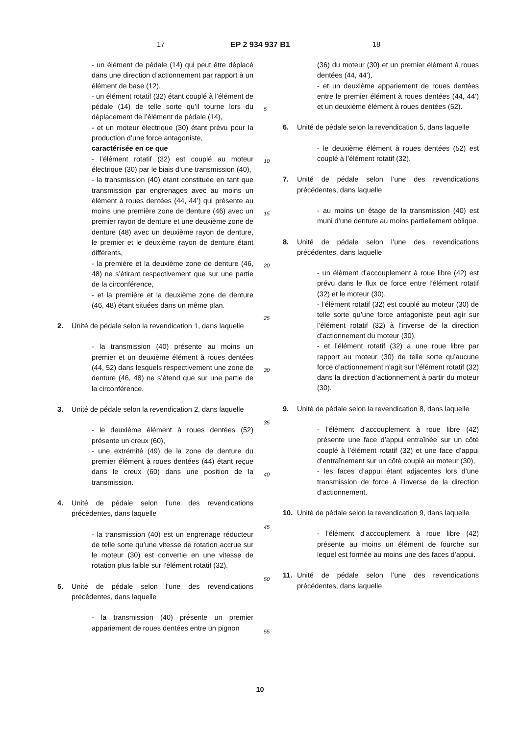17 EP 2 934 937 B1 18
- un élément de pédale (14) qui peut être déplacé dans une direction d’actionnement par rapport à un élément de base (12),
- un élément rotatif (32) étant couplé à l’élément de pédale (14) de telle sorte qu’il tourne lors du déplacement de l’élément de pédale (14),
- et un moteur électrique (30) étant prévu pour la production d’une force antagoniste,
caractérisée en ce que
- l’élément rotatif (32) est couplé au moteur électrique (30) par le biais d’une transmission (40),
- la transmission (40) étant constituée en tant que transmission par engrenages avec au moins un élément à roues dentées (44, 44’) qui présente au moins une première zone de denture (46) avec un premier rayon de denture et une deuxième zone de denture (48) avec un deuxième rayon de denture, le premier et le deuxième rayon de denture étant différents,
- la première et la deuxième zone de denture (46, 48) ne s’étirant respectivement que sur une partie de la circonférence,
- et la première et la deuxième zone de denture (46, 48) étant situées dans un même plan.
2. Unité de pédale selon la revendication 1, dans laquelle
- la transmission (40) présente au moins un premier et un deuxième élément à roues dentées (44, 52) dans lesquels respectivement une zone de denture (46, 48) ne s’étend que sur une partie de la circonférence.
3. Unité de pédale selon la revendication 2, dans laquelle
- le deuxième élément à roues dentées (52) présente un creux (60),
- une extrémité (49) de la zone de denture du premier élément à roues dentées (44) étant reçue dans le creux (60) dans une position de la transmission.
4. Unité de pédale selon l’une des revendications précédentes, dans laquelle
- la transmission (40) est un engrenage réducteur de telle sorte qu’une vitesse de rotation accrue sur le moteur (30) est convertie en une vitesse de rotation plus faible sur l’élément rotatif (32).
5. Unité de pédale selon l’une des revendications précédentes, dans laquelle
- la transmission (40) présente un premier appariement de roues dentées entre un pignon
(36) du moteur (30) et un premier élément à roues dentées (44, 44’),
- et un deuxième appariement de roues dentées entre le premier élément à roues dentées (44, 44’) et un deuxième élément à roues dentées (52).
6. Unité de pédale selon la revendication 5, dans laquelle
- le deuxième élément à roues dentées (52) est couplé à l’élément rotatif (32).
7. Unité de pédale selon l’une des revendications précédentes, dans laquelle
- au moins un étage de la transmission (40) est muni d’une denture au moins partiellement oblique.
8. Unité de pédale selon l’une des revendications précédentes, dans laquelle
- un élément d’accouplement à roue libre (42) est prévu dans le flux de force entre l’élément rotatif (32) et le moteur (30),
- l’élément rotatif (32) est couplé au moteur (30) de telle sorte qu’une force antagoniste peut agir sur l’élément rotatif (32) à l’inverse de la direction d’actionnement du moteur (30),
- et l’élément rotatif (32) a une roue libre par rapport au moteur (30) de telle sorte qu’aucune force d’actionnement n’agit sur l’élément rotatif (32) dans la direction d’actionnement à partir du moteur (30).
9. Unité de pédale selon la revendication 8, dans laquelle
- l’élément d’accouplement à roue libre (42) présente une face d’appui entraînée sur un côté couplé à l’élément rotatif (32) et une face d’appui d’entraînement sur un côté couplé au moteur (30),
- les faces d’appui étant adjacentes lors d’une transmission de force à l’inverse de la direction d’actionnement.
10. Unité de pédale selon la revendication 9, dans laquelle
- l’élément d’accouplement à roue libre (42) présente au moins un élément de fourche sur lequel est formée au moins une des faces d’appui.
11. Unité de pédale selon l’une des revendications précédentes, dans laquelle
5
10
15
20
25
30
35
40
45
50
55
10